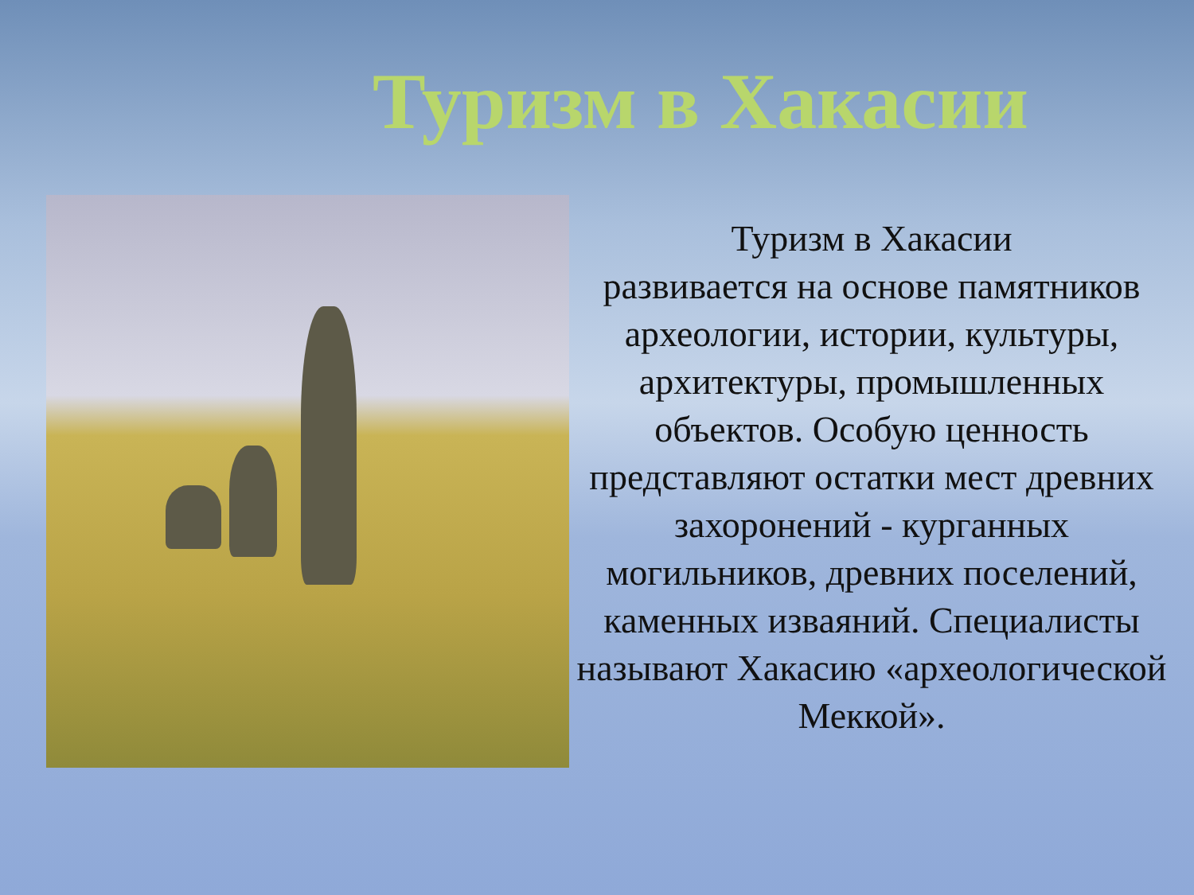Туризм в Хакасии
Туризм в Хакасии
развивается на основе памятников археологии, истории, культуры, архитектуры, промышленных объектов. Особую ценность представляют остатки мест древних захоронений - курганных могильников, древних поселений, каменных изваяний. Специалисты называют Хакасию «археологической Меккой».